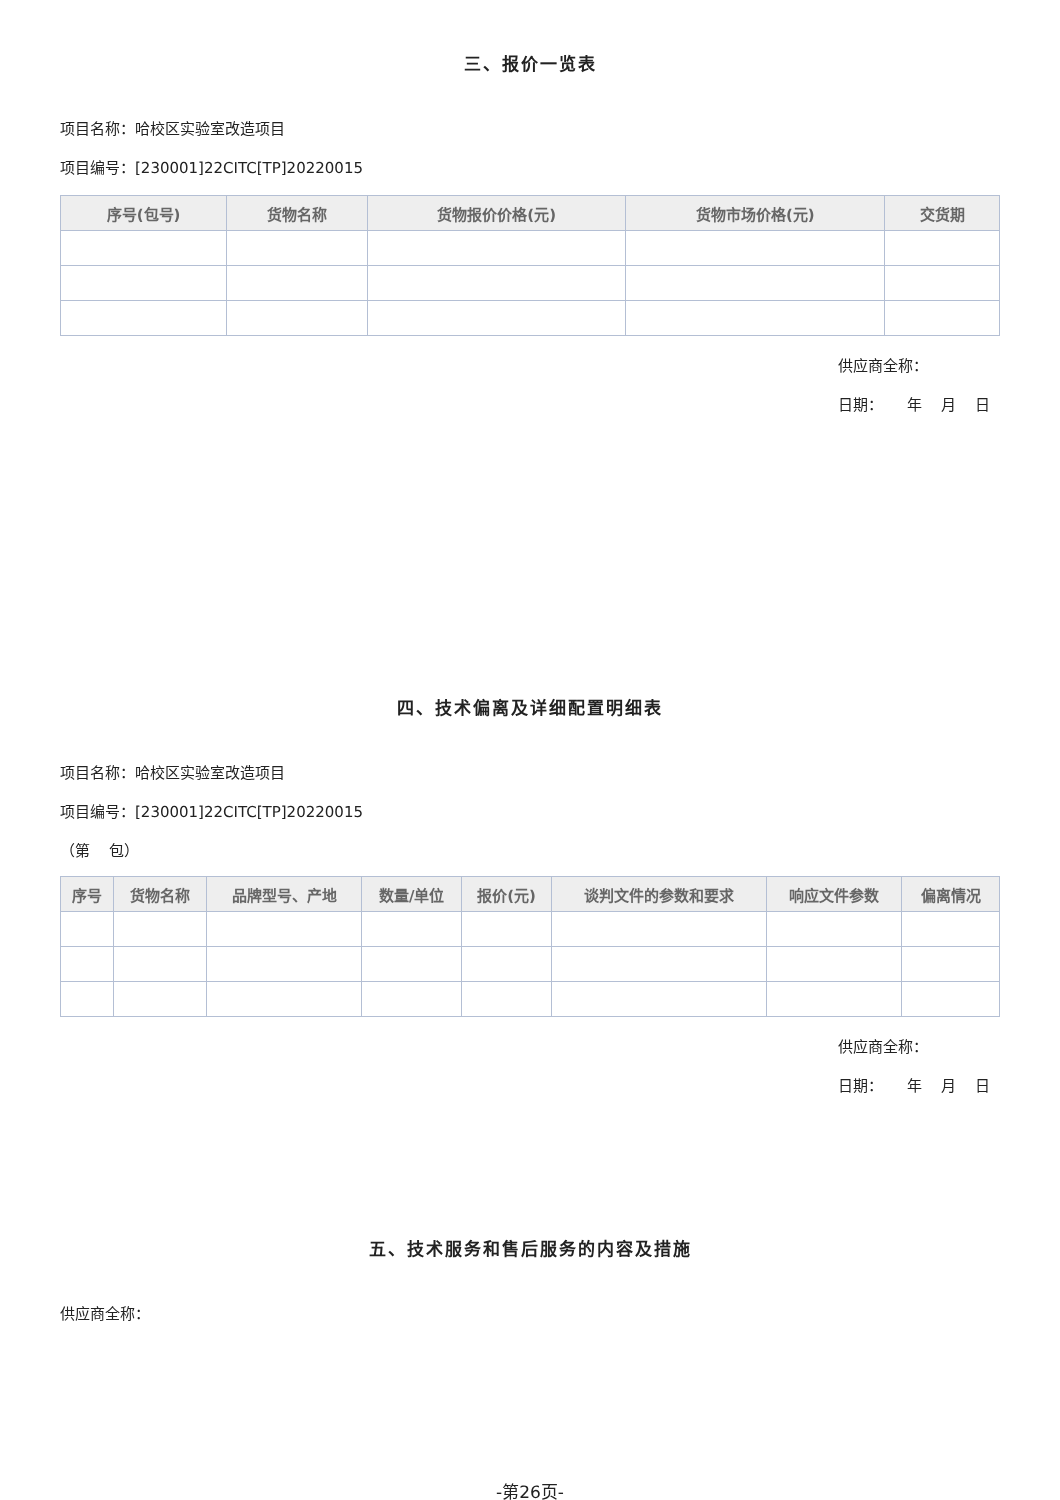三、报价一览表
项目名称：哈校区实验室改造项目
项目编号：[230001]22CITC[TP]20220015
| 序号(包号) | 货物名称 | 货物报价价格(元) | 货物市场价格(元) | 交货期 |
| --- | --- | --- | --- | --- |
供应商全称：
日期： 年 月 日
四、技术偏离及详细配置明细表
项目名称：哈校区实验室改造项目
项目编号：[230001]22CITC[TP]20220015
（第 包）
| 序号 | 货物名称 | 品牌型号、产地 | 数量/单位 | 报价(元) | 谈判文件的参数和要求 | 响应文件参数 | 偏离情况 |
| --- | --- | --- | --- | --- | --- | --- | --- |
供应商全称：
日期： 年 月 日
五、技术服务和售后服务的内容及措施
供应商全称：
-第26页-